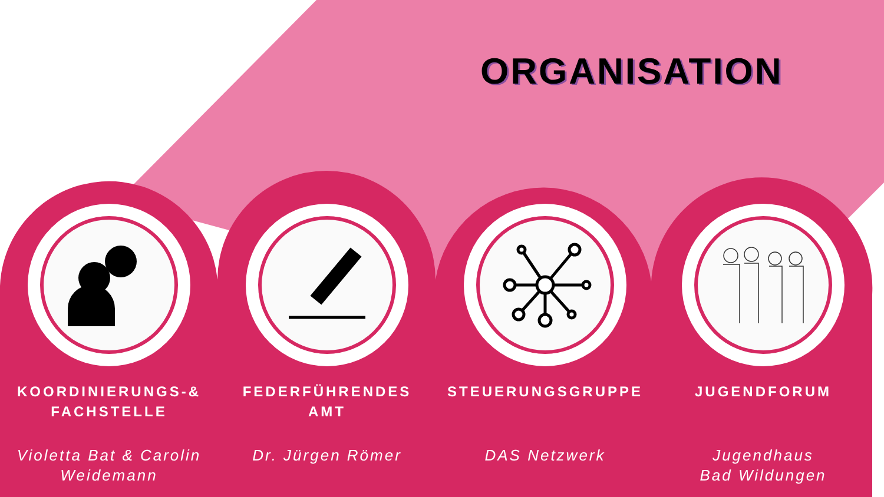ORGANISATION
KOORDINIERUNGS-&
FACHSTELLE
Violetta Bat & Carolin Weidemann
FEDERFÜHRENDES
AMT
Dr. Jürgen Römer
STEUERUNGSGRUPPE
DAS Netzwerk
JUGENDFORUM
Jugendhaus
Bad Wildungen